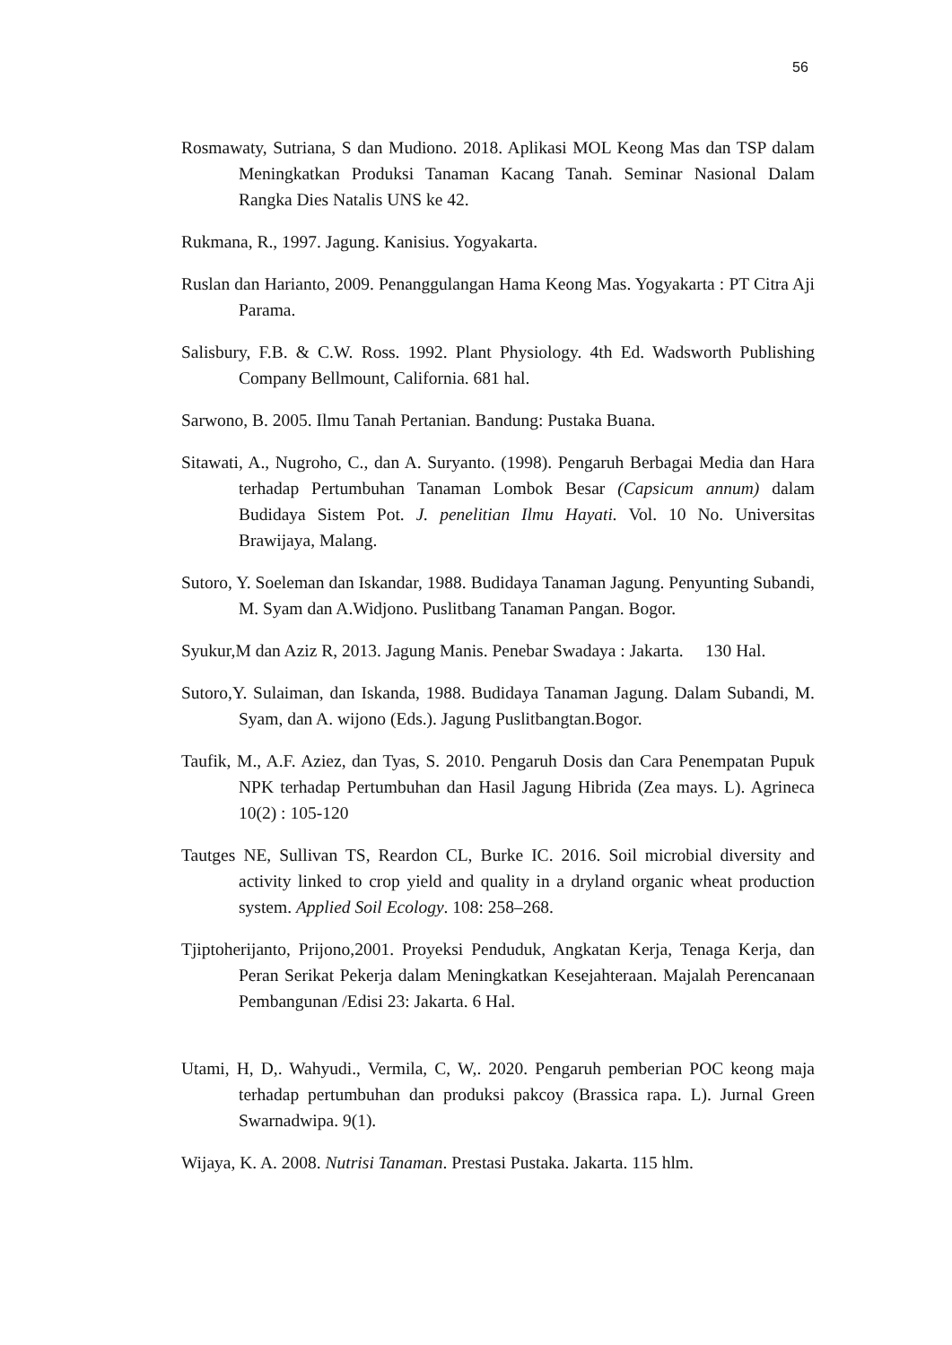56
Rosmawaty, Sutriana, S dan Mudiono. 2018. Aplikasi MOL Keong Mas dan TSP dalam Meningkatkan Produksi Tanaman Kacang Tanah. Seminar Nasional Dalam Rangka Dies Natalis UNS ke 42.
Rukmana, R., 1997. Jagung. Kanisius. Yogyakarta.
Ruslan dan Harianto, 2009. Penanggulangan Hama Keong Mas. Yogyakarta : PT Citra Aji Parama.
Salisbury, F.B. & C.W. Ross. 1992. Plant Physiology. 4th Ed. Wadsworth Publishing Company Bellmount, California. 681 hal.
Sarwono, B. 2005. Ilmu Tanah Pertanian. Bandung: Pustaka Buana.
Sitawati, A., Nugroho, C., dan A. Suryanto. (1998). Pengaruh Berbagai Media dan Hara terhadap Pertumbuhan Tanaman Lombok Besar (Capsicum annum) dalam Budidaya Sistem Pot. J. penelitian Ilmu Hayati. Vol. 10 No. Universitas Brawijaya, Malang.
Sutoro, Y. Soeleman dan Iskandar, 1988. Budidaya Tanaman Jagung. Penyunting Subandi, M. Syam dan A.Widjono. Puslitbang Tanaman Pangan. Bogor.
Syukur,M dan Aziz R, 2013. Jagung Manis. Penebar Swadaya : Jakarta. 130 Hal.
Sutoro,Y. Sulaiman, dan Iskanda, 1988. Budidaya Tanaman Jagung. Dalam Subandi, M. Syam, dan A. wijono (Eds.). Jagung Puslitbangtan.Bogor.
Taufik, M., A.F. Aziez, dan Tyas, S. 2010. Pengaruh Dosis dan Cara Penempatan Pupuk NPK terhadap Pertumbuhan dan Hasil Jagung Hibrida (Zea mays. L). Agrineca 10(2) : 105-120
Tautges NE, Sullivan TS, Reardon CL, Burke IC. 2016. Soil microbial diversity and activity linked to crop yield and quality in a dryland organic wheat production system. Applied Soil Ecology. 108: 258–268.
Tjiptoherijanto, Prijono,2001. Proyeksi Penduduk, Angkatan Kerja, Tenaga Kerja, dan Peran Serikat Pekerja dalam Meningkatkan Kesejahteraan. Majalah Perencanaan Pembangunan /Edisi 23: Jakarta. 6 Hal.
Utami, H, D,. Wahyudi., Vermila, C, W,. 2020. Pengaruh pemberian POC keong maja terhadap pertumbuhan dan produksi pakcoy (Brassica rapa. L). Jurnal Green Swarnadwipa. 9(1).
Wijaya, K. A. 2008. Nutrisi Tanaman. Prestasi Pustaka. Jakarta. 115 hlm.